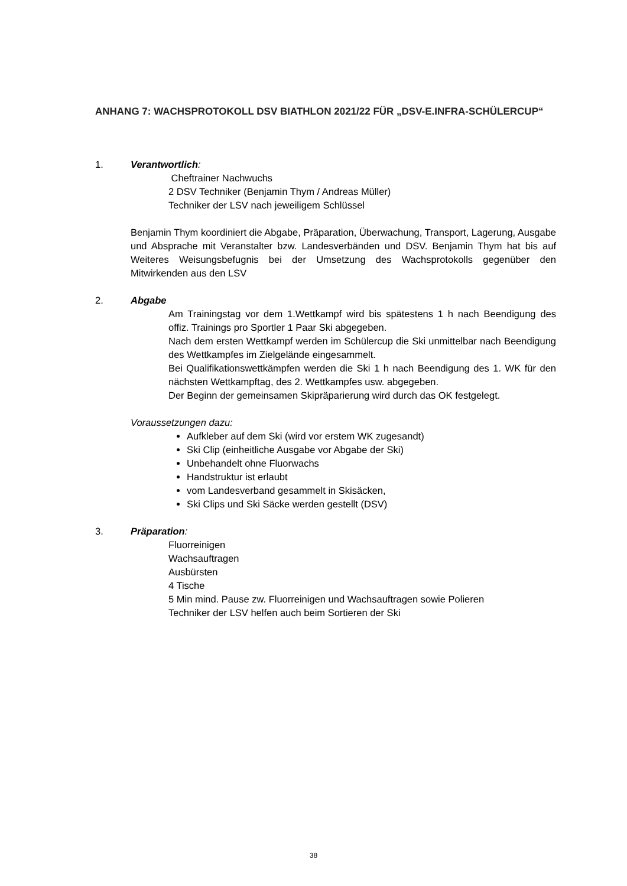ANHANG 7: WACHSPROTOKOLL DSV BIATHLON 2021/22 FÜR „DSV-E.INFRA-SCHÜLERCUP“
1. Verantwortlich:
Cheftrainer Nachwuchs
2 DSV Techniker (Benjamin Thym / Andreas Müller)
Techniker der LSV nach jeweiligem Schlüssel
Benjamin Thym koordiniert die Abgabe, Präparation, Überwachung, Transport, Lagerung, Ausgabe und Absprache mit Veranstalter bzw. Landesverbänden und DSV. Benjamin Thym hat bis auf Weiteres Weisungsbefugnis bei der Umsetzung des Wachsprotokolls gegenüber den Mitwirkenden aus den LSV
2. Abgabe
Am Trainingstag vor dem 1.Wettkampf wird bis spätestens 1 h nach Beendigung des offiz. Trainings pro Sportler 1 Paar Ski abgegeben.
Nach dem ersten Wettkampf werden im Schülercup die Ski unmittelbar nach Beendigung des Wettkampfes im Zielgelände eingesammelt.
Bei Qualifikationswettkämpfen werden die Ski 1 h nach Beendigung des 1. WK für den nächsten Wettkampftag, des 2. Wettkampfes usw. abgegeben.
Der Beginn der gemeinsamen Skipräparierung wird durch das OK festgelegt.
Voraussetzungen dazu:
Aufkleber auf dem Ski (wird vor erstem WK zugesandt)
Ski Clip (einheitliche Ausgabe vor Abgabe der Ski)
Unbehandelt ohne Fluorwachs
Handstruktur ist erlaubt
vom Landesverband gesammelt in Skisäcken,
Ski Clips und Ski Säcke werden gestellt (DSV)
3. Präparation:
Fluorreinigen
Wachsauftragen
Ausbürsten
4 Tische
5 Min mind. Pause zw. Fluorreinigen und Wachsauftragen sowie Polieren
Techniker der LSV helfen auch beim Sortieren der Ski
38